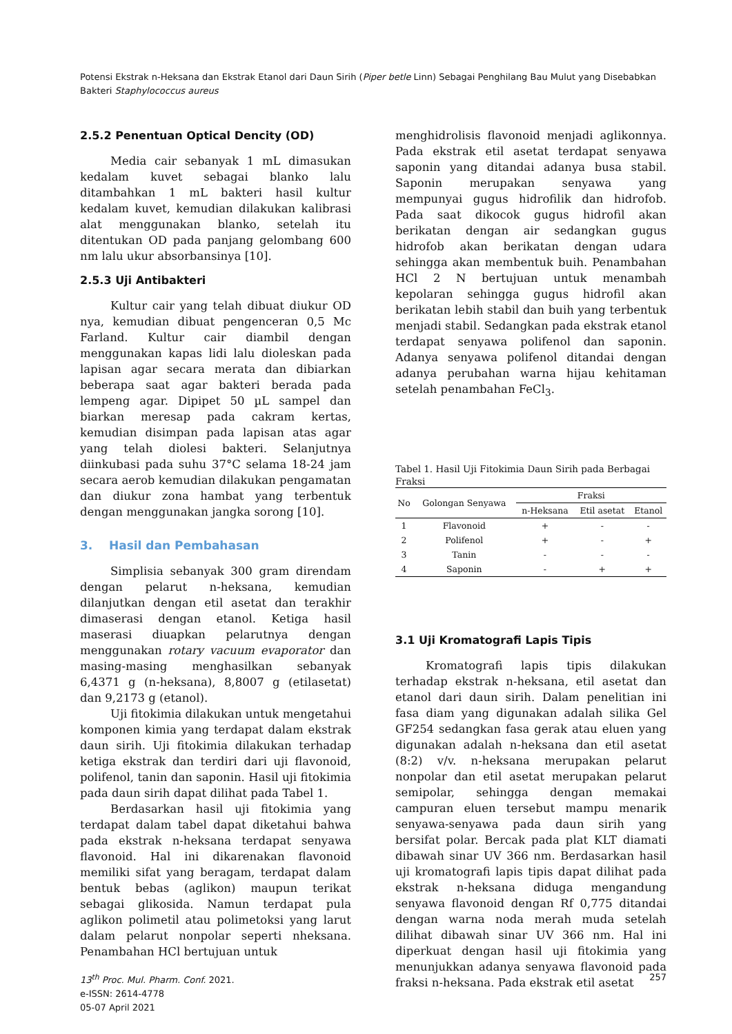Potensi Ekstrak n-Heksana dan Ekstrak Etanol dari Daun Sirih (Piper betle Linn) Sebagai Penghilang Bau Mulut yang Disebabkan Bakteri Staphylococcus aureus
2.5.2 Penentuan Optical Dencity (OD)
Media cair sebanyak 1 mL dimasukan kedalam kuvet sebagai blanko lalu ditambahkan 1 mL bakteri hasil kultur kedalam kuvet, kemudian dilakukan kalibrasi alat menggunakan blanko, setelah itu ditentukan OD pada panjang gelombang 600 nm lalu ukur absorbansinya [10].
2.5.3 Uji Antibakteri
Kultur cair yang telah dibuat diukur OD nya, kemudian dibuat pengenceran 0,5 Mc Farland. Kultur cair diambil dengan menggunakan kapas lidi lalu dioleskan pada lapisan agar secara merata dan dibiarkan beberapa saat agar bakteri berada pada lempeng agar. Dipipet 50 µL sampel dan biarkan meresap pada cakram kertas, kemudian disimpan pada lapisan atas agar yang telah diolesi bakteri. Selanjutnya diinkubasi pada suhu 37°C selama 18-24 jam secara aerob kemudian dilakukan pengamatan dan diukur zona hambat yang terbentuk dengan menggunakan jangka sorong [10].
3. Hasil dan Pembahasan
Simplisia sebanyak 300 gram direndam dengan pelarut n-heksana, kemudian dilanjutkan dengan etil asetat dan terakhir dimaserasi dengan etanol. Ketiga hasil maserasi diuapkan pelarutnya dengan menggunakan rotary vacuum evaporator dan masing-masing menghasilkan sebanyak 6,4371 g (n-heksana), 8,8007 g (etilasetat) dan 9,2173 g (etanol).
Uji fitokimia dilakukan untuk mengetahui komponen kimia yang terdapat dalam ekstrak daun sirih. Uji fitokimia dilakukan terhadap ketiga ekstrak dan terdiri dari uji flavonoid, polifenol, tanin dan saponin. Hasil uji fitokimia pada daun sirih dapat dilihat pada Tabel 1.
Berdasarkan hasil uji fitokimia yang terdapat dalam tabel dapat diketahui bahwa pada ekstrak n-heksana terdapat senyawa flavonoid. Hal ini dikarenakan flavonoid memiliki sifat yang beragam, terdapat dalam bentuk bebas (aglikon) maupun terikat sebagai glikosida. Namun terdapat pula aglikon polimetil atau polimetoksi yang larut dalam pelarut nonpolar seperti nheksana. Penambahan HCl bertujuan untuk
menghidrolisis flavonoid menjadi aglikonnya. Pada ekstrak etil asetat terdapat senyawa saponin yang ditandai adanya busa stabil. Saponin merupakan senyawa yang mempunyai gugus hidrofilik dan hidrofob. Pada saat dikocok gugus hidrofil akan berikatan dengan air sedangkan gugus hidrofob akan berikatan dengan udara sehingga akan membentuk buih. Penambahan HCl 2 N bertujuan untuk menambah kepolaran sehingga gugus hidrofil akan berikatan lebih stabil dan buih yang terbentuk menjadi stabil. Sedangkan pada ekstrak etanol terdapat senyawa polifenol dan saponin. Adanya senyawa polifenol ditandai dengan adanya perubahan warna hijau kehitaman setelah penambahan FeCl<sub>3</sub>.
Tabel 1. Hasil Uji Fitokimia Daun Sirih pada Berbagai Fraksi
| No | Golongan Senyawa | Fraksi | | |
| --- | --- | --- | --- | --- |
| | | n-Heksana | Etil asetat | Etanol |
| 1 | Flavonoid | + | - | - |
| 2 | Polifenol | + | - | + |
| 3 | Tanin | - | - | - |
| 4 | Saponin | - | + | + |
3.1 Uji Kromatografi Lapis Tipis
Kromatografi lapis tipis dilakukan terhadap ekstrak n-heksana, etil asetat dan etanol dari daun sirih. Dalam penelitian ini fasa diam yang digunakan adalah silika Gel GF254 sedangkan fasa gerak atau eluen yang digunakan adalah n-heksana dan etil asetat (8:2) v/v. n-heksana merupakan pelarut nonpolar dan etil asetat merupakan pelarut semipolar, sehingga dengan memakai campuran eluen tersebut mampu menarik senyawa-senyawa pada daun sirih yang bersifat polar. Bercak pada plat KLT diamati dibawah sinar UV 366 nm. Berdasarkan hasil uji kromatografi lapis tipis dapat dilihat pada ekstrak n-heksana diduga mengandung senyawa flavonoid dengan Rf 0,775 ditandai dengan warna noda merah muda setelah dilihat dibawah sinar UV 366 nm. Hal ini diperkuat dengan hasil uji fitokimia yang menunjukkan adanya senyawa flavonoid pada fraksi n-heksana. Pada ekstrak etil asetat
13<sup>th</sup> Proc. Mul. Pharm. Conf. 2021.
e-ISSN: 2614-4778
05-07 April 2021
257